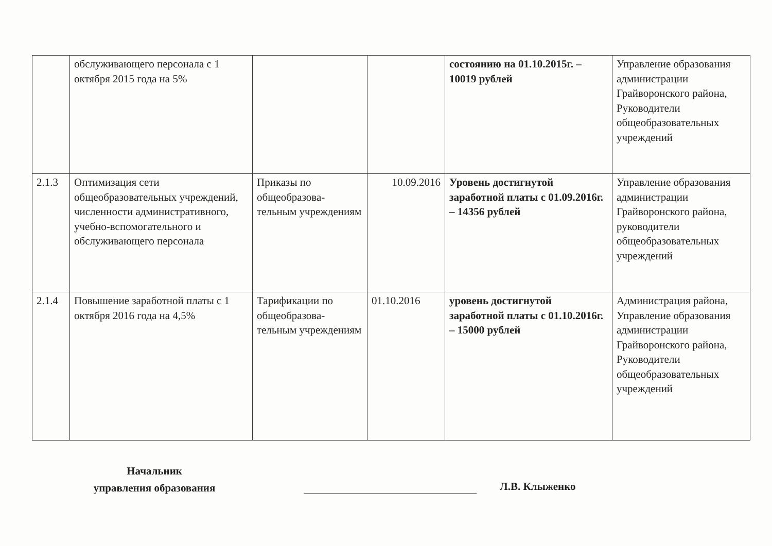| | обслуживающего персонала с 1 октября 2015 года на 5% | | | состоянию на 01.10.2015г. – 10019 рублей | Управление образования администрации Грайворонского района, Руководители общеобразовательных учреждений |
| 2.1.3 | Оптимизация сети общеобразовательных учреждений, численности административного, учебно-вспомогательного и обслуживающего персонала | Приказы по общеобразова-тельным учреждениям | 10.09.2016 | Уровень достигнутой заработной платы с 01.09.2016г. – 14356 рублей | Управление образования администрации Грайворонского района, руководители общеобразовательных учреждений |
| 2.1.4 | Повышение заработной платы с 1 октября 2016 года на 4,5% | Тарификации по общеобразова-тельным учреждениям | 01.10.2016 | уровень достигнутой заработной платы с 01.10.2016г. – 15000 рублей | Администрация района, Управление образования администрации Грайворонского района, Руководители общеобразовательных учреждений |
Начальник
управления образования
Л.В. Клыженко